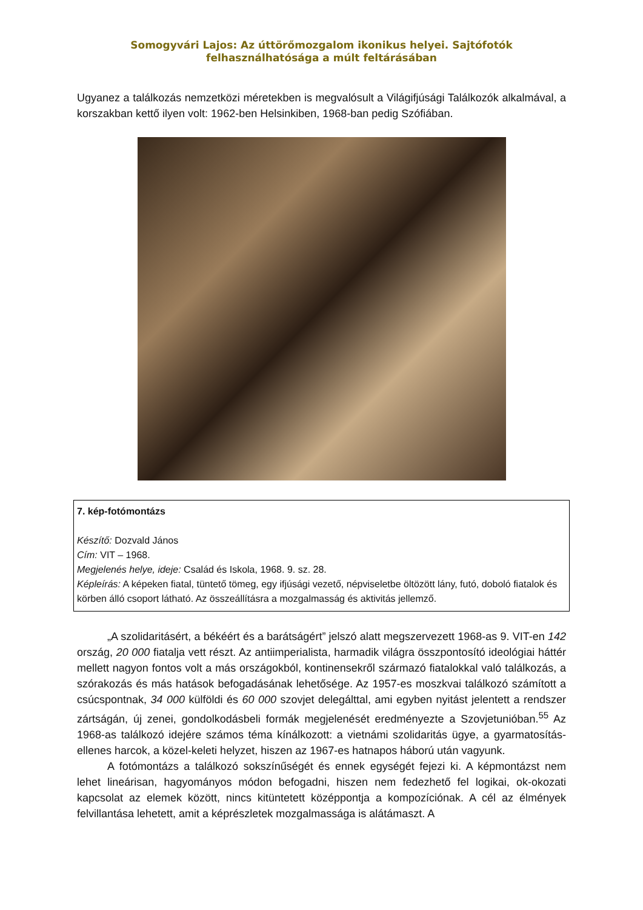Somogyvári Lajos: Az úttörőmozgalom ikonikus helyei. Sajtófotók felhasználhatósága a múlt feltárásában
Ugyanez a találkozás nemzetközi méretekben is megvalósult a Világifjúsági Találkozók alkalmával, a korszakban kettő ilyen volt: 1962-ben Helsinkiben, 1968-ban pedig Szófiában.
7. kép-fotómontázs
Készítő: Dozvald János
Cím: VIT – 1968.
Megjelenés helye, ideje: Család és Iskola, 1968. 9. sz. 28.
Képleírás: A képeken fiatal, tüntető tömeg, egy ifjúsági vezető, népviseletbe öltözött lány, futó, doboló fiatalok és körben álló csoport látható. Az összeállításra a mozgalmasság és aktivitás jellemző.
„A szolidaritásért, a békéért és a barátságért” jelszó alatt megszervezett 1968-as 9. VIT-en 142 ország, 20 000 fiatalja vett részt. Az antiimperialista, harmadik világra összpontosító ideológiai háttér mellett nagyon fontos volt a más országokból, kontinensekről származó fiatalokkal való találkozás, a szórakozás és más hatások befogadásának lehetősége. Az 1957-es moszkvai találkozó számított a csúcspontnak, 34 000 külföldi és 60 000 szovjet delegálttal, ami egyben nyitást jelentett a rendszer zártságán, új zenei, gondolkodásbeli formák megjelenését eredményezte a Szovjetunióban.<sup>55</sup> Az 1968-as találkozó idejére számos téma kínálkozott: a vietnámi szolidaritás ügye, a gyarmatosítás-ellenes harcok, a közel-keleti helyzet, hiszen az 1967-es hatnapos háború után vagyunk.
A fotómontázs a találkozó sokszínűségét és ennek egységét fejezi ki. A képmontázst nem lehet lineárisan, hagyományos módon befogadni, hiszen nem fedezhető fel logikai, ok-okozati kapcsolat az elemek között, nincs kitüntetett középpontja a kompozíciónak. A cél az élmények felvillantása lehetett, amit a képrészletek mozgalmassága is alátámaszt. A